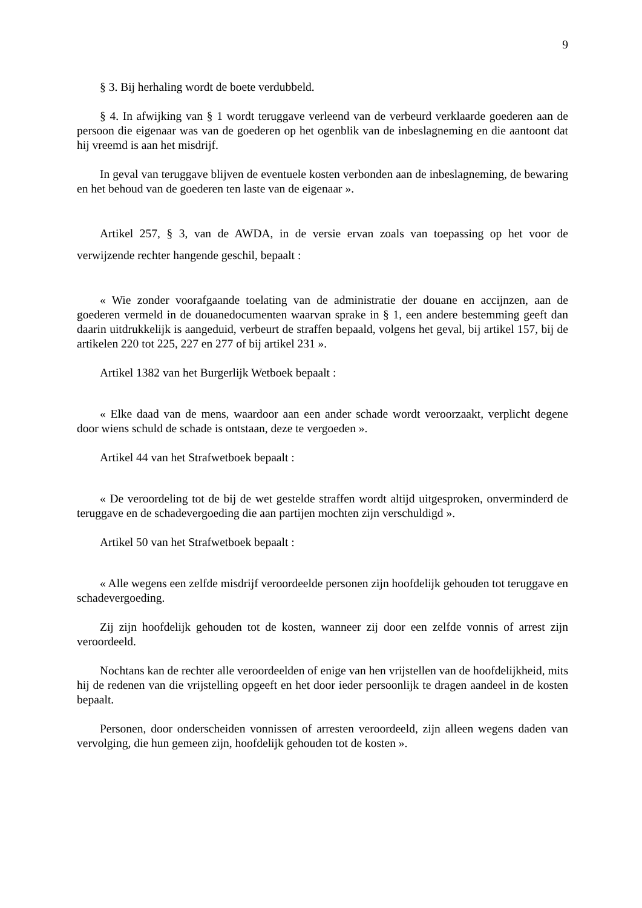9
§ 3. Bij herhaling wordt de boete verdubbeld.
§ 4. In afwijking van § 1 wordt teruggave verleend van de verbeurd verklaarde goederen aan de persoon die eigenaar was van de goederen op het ogenblik van de inbeslagneming en die aantoont dat hij vreemd is aan het misdrijf.
In geval van teruggave blijven de eventuele kosten verbonden aan de inbeslagneming, de bewaring en het behoud van de goederen ten laste van de eigenaar ».
Artikel 257, § 3, van de AWDA, in de versie ervan zoals van toepassing op het voor de verwijzende rechter hangende geschil, bepaalt :
« Wie zonder voorafgaande toelating van de administratie der douane en accijnzen, aan de goederen vermeld in de douanedocumenten waarvan sprake in § 1, een andere bestemming geeft dan daarin uitdrukkelijk is aangeduid, verbeurt de straffen bepaald, volgens het geval, bij artikel 157, bij de artikelen 220 tot 225, 227 en 277 of bij artikel 231 ».
Artikel 1382 van het Burgerlijk Wetboek bepaalt :
« Elke daad van de mens, waardoor aan een ander schade wordt veroorzaakt, verplicht degene door wiens schuld de schade is ontstaan, deze te vergoeden ».
Artikel 44 van het Strafwetboek bepaalt :
« De veroordeling tot de bij de wet gestelde straffen wordt altijd uitgesproken, onverminderd de teruggave en de schadevergoeding die aan partijen mochten zijn verschuldigd ».
Artikel 50 van het Strafwetboek bepaalt :
« Alle wegens een zelfde misdrijf veroordeelde personen zijn hoofdelijk gehouden tot teruggave en schadevergoeding.
Zij zijn hoofdelijk gehouden tot de kosten, wanneer zij door een zelfde vonnis of arrest zijn veroordeeld.
Nochtans kan de rechter alle veroordeelden of enige van hen vrijstellen van de hoofdelijkheid, mits hij de redenen van die vrijstelling opgeeft en het door ieder persoonlijk te dragen aandeel in de kosten bepaalt.
Personen, door onderscheiden vonnissen of arresten veroordeeld, zijn alleen wegens daden van vervolging, die hun gemeen zijn, hoofdelijk gehouden tot de kosten ».